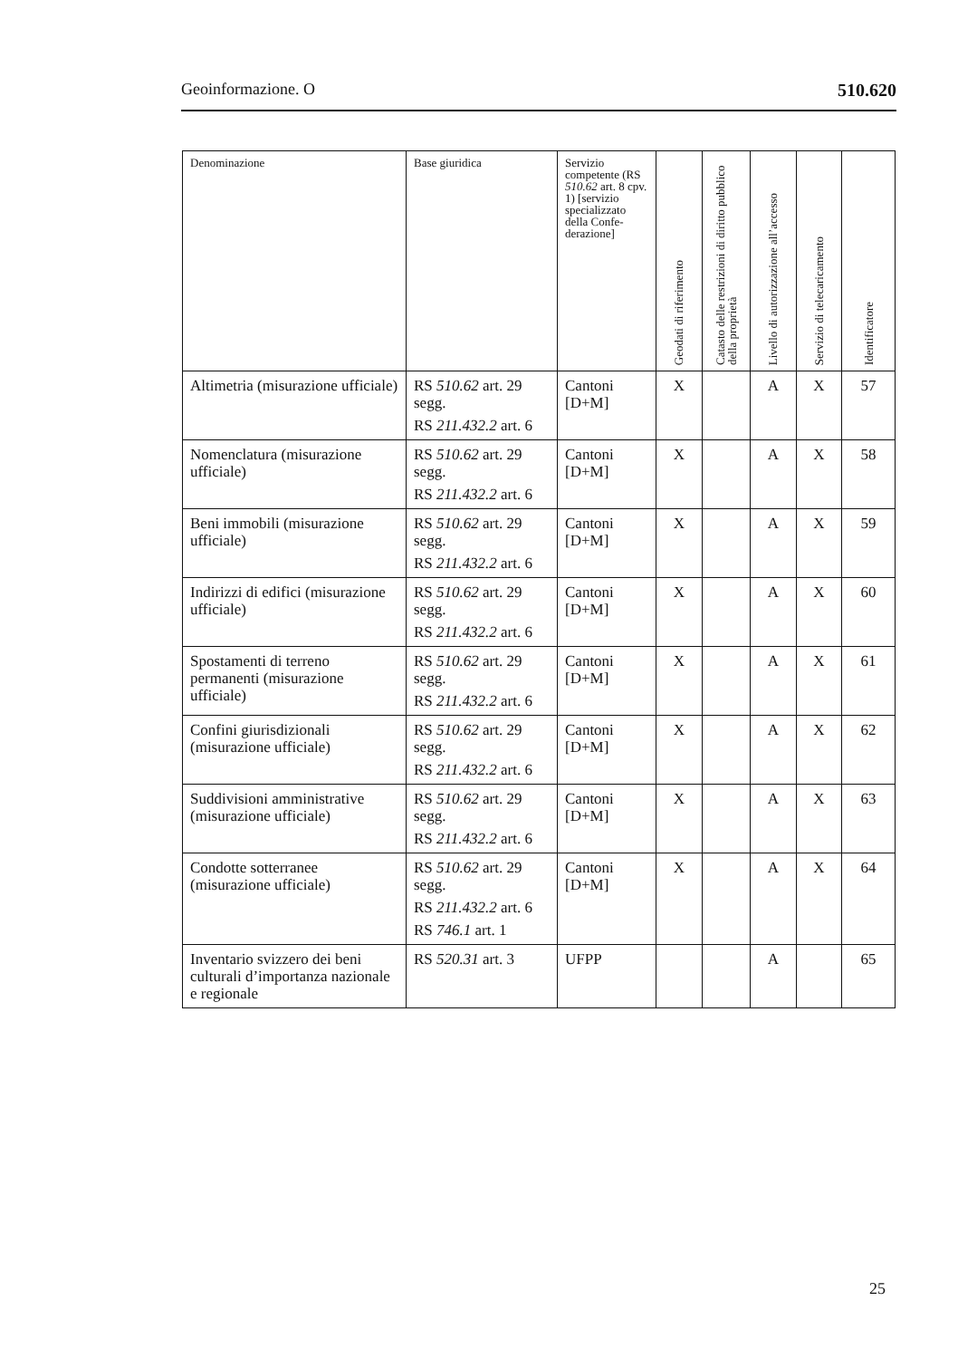Geoinformazione. O 510.620
| Denominazione | Base giuridica | Servizio competente (RS 510.62 art. 8 cpv. 1) [servizio specializzato della Confe­derazione] | Geodati di riferimento | Catasto delle restrizioni di diritto pubblico della proprietà | Livello di autorizzazione all’accesso | Servizio di telecaricamento | Identificatore |
| --- | --- | --- | --- | --- | --- | --- | --- |
| Altimetria (misurazione ufficiale) | RS 510.62 art. 29 segg. RS 211.432.2 art. 6 | Cantoni [D+M] | X | | A | X | 57 |
| Nomenclatura (misurazione ufficiale) | RS 510.62 art. 29 segg. RS 211.432.2 art. 6 | Cantoni [D+M] | X | | A | X | 58 |
| Beni immobili (misurazione ufficiale) | RS 510.62 art. 29 segg. RS 211.432.2 art. 6 | Cantoni [D+M] | X | | A | X | 59 |
| Indirizzi di edifici (misurazione ufficiale) | RS 510.62 art. 29 segg. RS 211.432.2 art. 6 | Cantoni [D+M] | X | | A | X | 60 |
| Spostamenti di terreno permanenti (misurazione ufficiale) | RS 510.62 art. 29 segg. RS 211.432.2 art. 6 | Cantoni [D+M] | X | | A | X | 61 |
| Confini giurisdizionali (misurazione ufficiale) | RS 510.62 art. 29 segg. RS 211.432.2 art. 6 | Cantoni [D+M] | X | | A | X | 62 |
| Suddivisioni ammini­strative (misurazione ufficiale) | RS 510.62 art. 29 segg. RS 211.432.2 art. 6 | Cantoni [D+M] | X | | A | X | 63 |
| Condotte sotterranee (misurazione ufficiale) | RS 510.62 art. 29 segg. RS 211.432.2 art. 6 RS 746.1 art. 1 | Cantoni [D+M] | X | | A | X | 64 |
| Inventario svizzero dei beni culturali d’impor­tanza nazionale e regio­nale | RS 520.31 art. 3 | UFPP | | | A | | 65 |
25